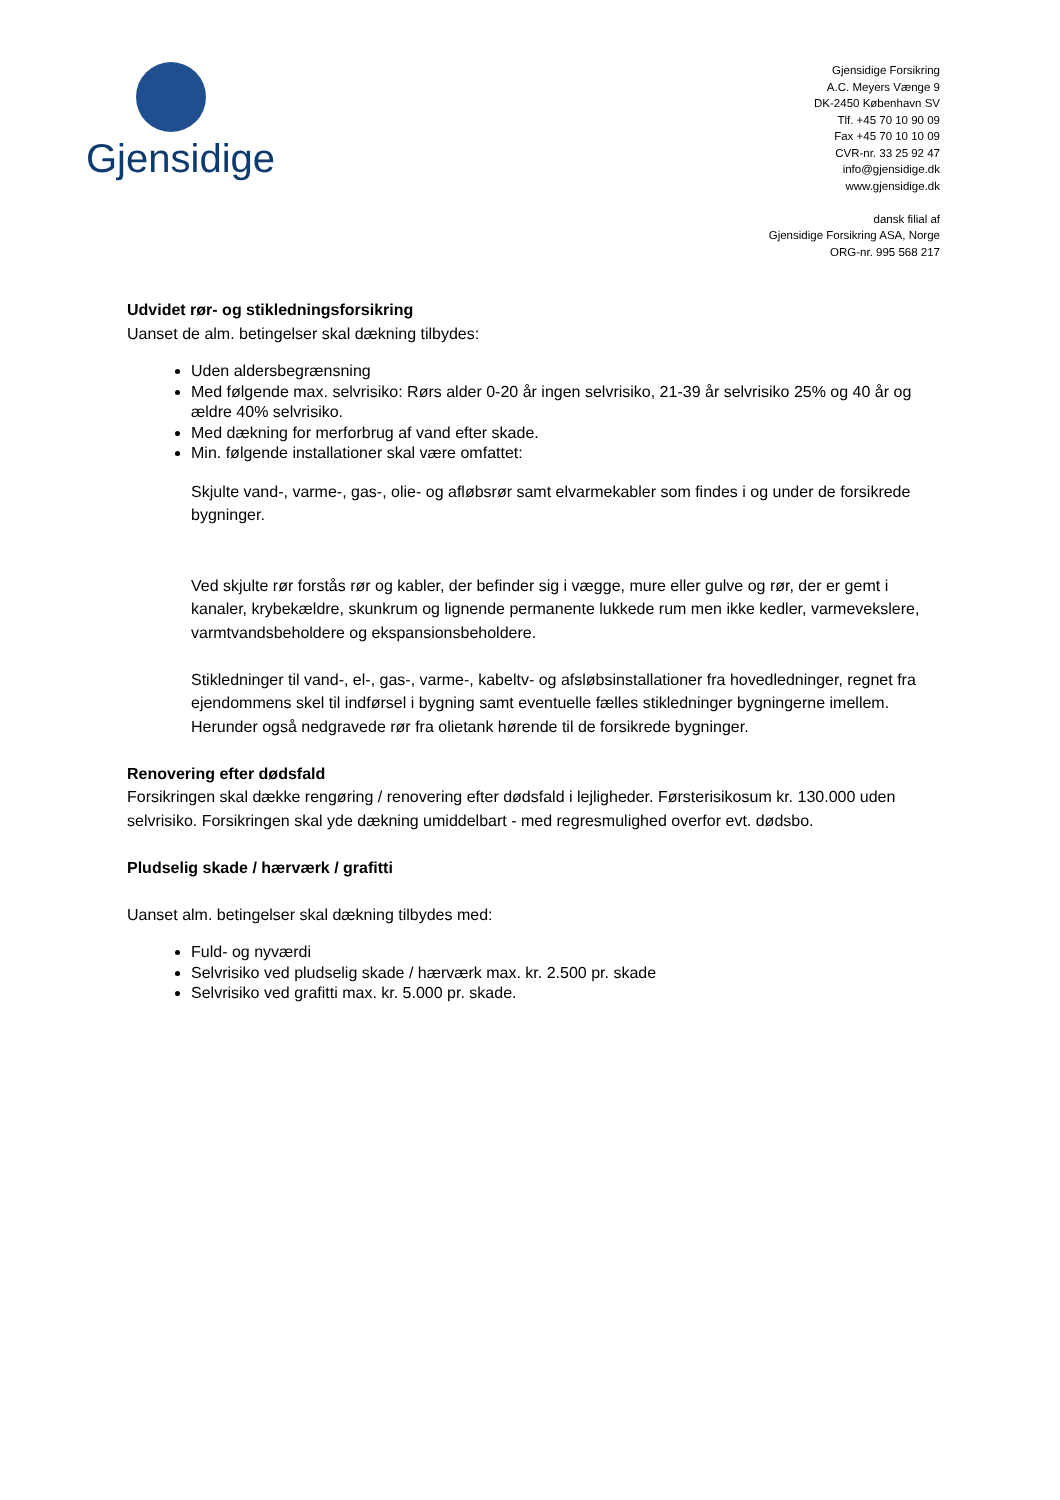Gjensidige
Gjensidige Forsikring
A.C. Meyers Vænge 9
DK-2450 København SV
Tlf. +45 70 10 90 09
Fax +45 70 10 10 09
CVR-nr. 33 25 92 47
info@gjensidige.dk
www.gjensidige.dk
dansk filial af
Gjensidige Forsikring ASA, Norge
ORG-nr. 995 568 217
Udvidet rør- og stikledningsforsikring
Uanset de alm. betingelser skal dækning tilbydes:
Uden aldersbegrænsning
Med følgende max. selvrisiko: Rørs alder 0-20 år ingen selvrisiko, 21-39 år selvrisiko 25% og 40 år og ældre 40% selvrisiko.
Med dækning for merforbrug af vand efter skade.
Min. følgende installationer skal være omfattet:
Skjulte vand-, varme-, gas-, olie- og afløbsrør samt elvarmekabler som findes i og under de forsikrede bygninger.
Ved skjulte rør forstås rør og kabler, der befinder sig i vægge, mure eller gulve og rør, der er gemt i kanaler, krybekældre, skunkrum og lignende permanente lukkede rum men ikke kedler, varmevekslere, varmtvandsbeholdere og ekspansionsbeholdere.
Stikledninger til vand-, el-, gas-, varme-, kabeltv- og afsløbsinstallationer fra hovedledninger, regnet fra ejendommens skel til indførsel i bygning samt eventuelle fælles stikledninger bygningerne imellem. Herunder også nedgravede rør fra olietank hørende til de forsikrede bygninger.
Renovering efter dødsfald
Forsikringen skal dække rengøring / renovering efter dødsfald i lejligheder. Førsterisikosum kr. 130.000 uden selvrisiko. Forsikringen skal yde dækning umiddelbart - med regresmulighed overfor evt. dødsbo.
Pludselig skade / hærværk / grafitti
Uanset alm. betingelser skal dækning tilbydes med:
Fuld- og nyværdi
Selvrisiko ved pludselig skade / hærværk max. kr. 2.500 pr. skade
Selvrisiko ved grafitti max. kr. 5.000 pr. skade.